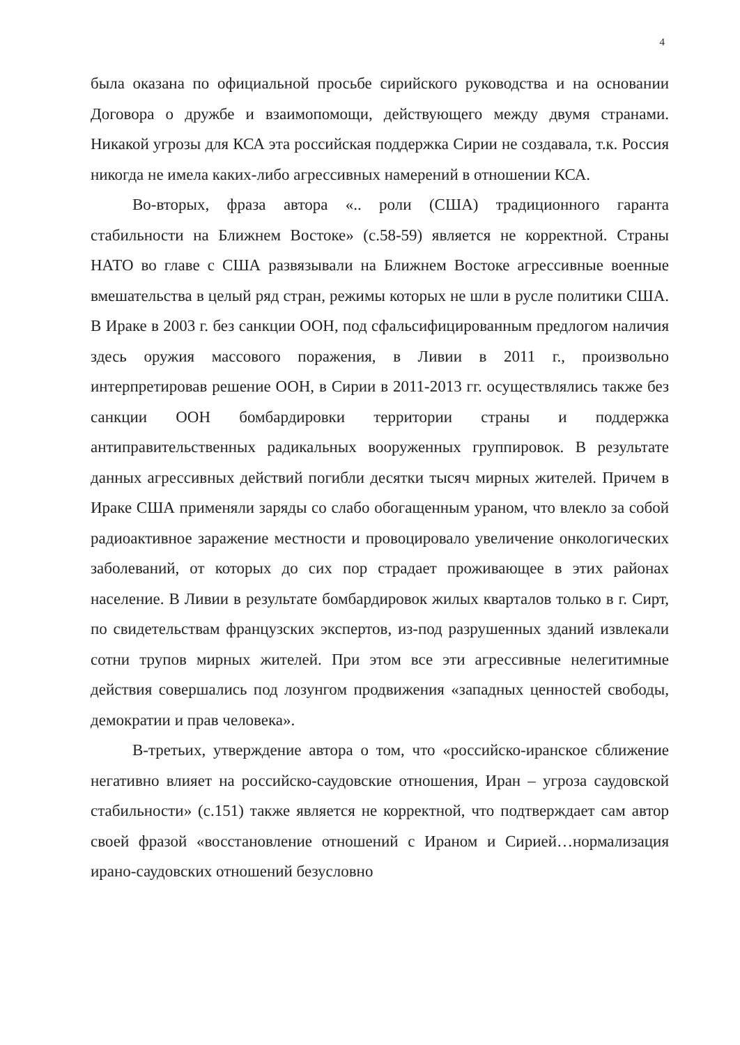4
была оказана по официальной просьбе сирийского руководства и на основании Договора о дружбе и взаимопомощи, действующего между двумя странами. Никакой угрозы для КСА эта российская поддержка Сирии не создавала, т.к. Россия никогда не имела каких-либо агрессивных намерений в отношении КСА.
Во-вторых, фраза автора «.. роли (США) традиционного гаранта стабильности на Ближнем Востоке» (с.58-59) является не корректной. Страны НАТО во главе с США развязывали на Ближнем Востоке агрессивные военные вмешательства в целый ряд стран, режимы которых не шли в русле политики США. В Ираке в 2003 г. без санкции ООН, под сфальсифицированным предлогом наличия здесь оружия массового поражения, в Ливии в 2011 г., произвольно интерпретировав решение ООН, в Сирии в 2011-2013 гг. осуществлялись также без санкции ООН бомбардировки территории страны и поддержка антиправительственных радикальных вооруженных группировок. В результате данных агрессивных действий погибли десятки тысяч мирных жителей. Причем в Ираке США применяли заряды со слабо обогащенным ураном, что влекло за собой радиоактивное заражение местности и провоцировало увеличение онкологических заболеваний, от которых до сих пор страдает проживающее в этих районах население. В Ливии в результате бомбардировок жилых кварталов только в г. Сирт, по свидетельствам французских экспертов, из-под разрушенных зданий извлекали сотни трупов мирных жителей. При этом все эти агрессивные нелегитимные действия совершались под лозунгом продвижения «западных ценностей свободы, демократии и прав человека».
В-третьих, утверждение автора о том, что «российско-иранское сближение негативно влияет на российско-саудовские отношения, Иран – угроза саудовской стабильности» (с.151) также является не корректной, что подтверждает сам автор своей фразой «восстановление отношений с Ираном и Сирией…нормализация ирано-саудовских отношений безусловно